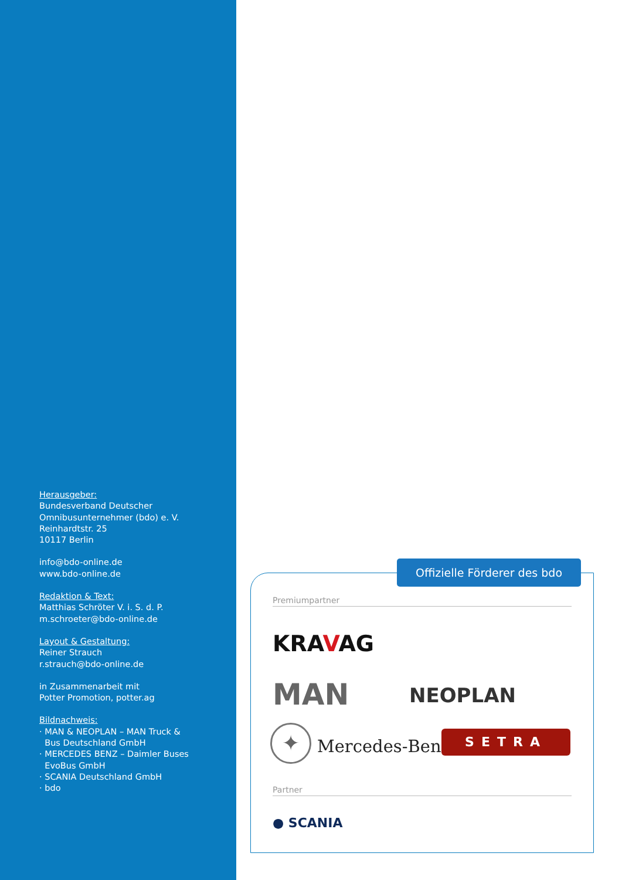Herausgeber:
Bundesverband Deutscher
Omnibusunternehmer (bdo) e. V.
Reinhardtstr. 25
10117 Berlin
info@bdo-online.de
www.bdo-online.de
Redaktion & Text:
Matthias Schröter V. i. S. d. P.
m.schroeter@bdo-online.de
Layout & Gestaltung:
Reiner Strauch
r.strauch@bdo-online.de
in Zusammenarbeit mit
Potter Promotion, potter.ag
Bildnachweis:
· MAN & NEOPLAN – MAN Truck &
Bus Deutschland GmbH
· MERCEDES BENZ – Daimler Buses
EvoBus GmbH
· SCANIA Deutschland GmbH
· bdo
Offizielle Förderer des bdo
Premiumpartner
KRAVAG
MAN NEOPLAN
✦ Mercedes-Benz SETRA
Partner
● SCANIA